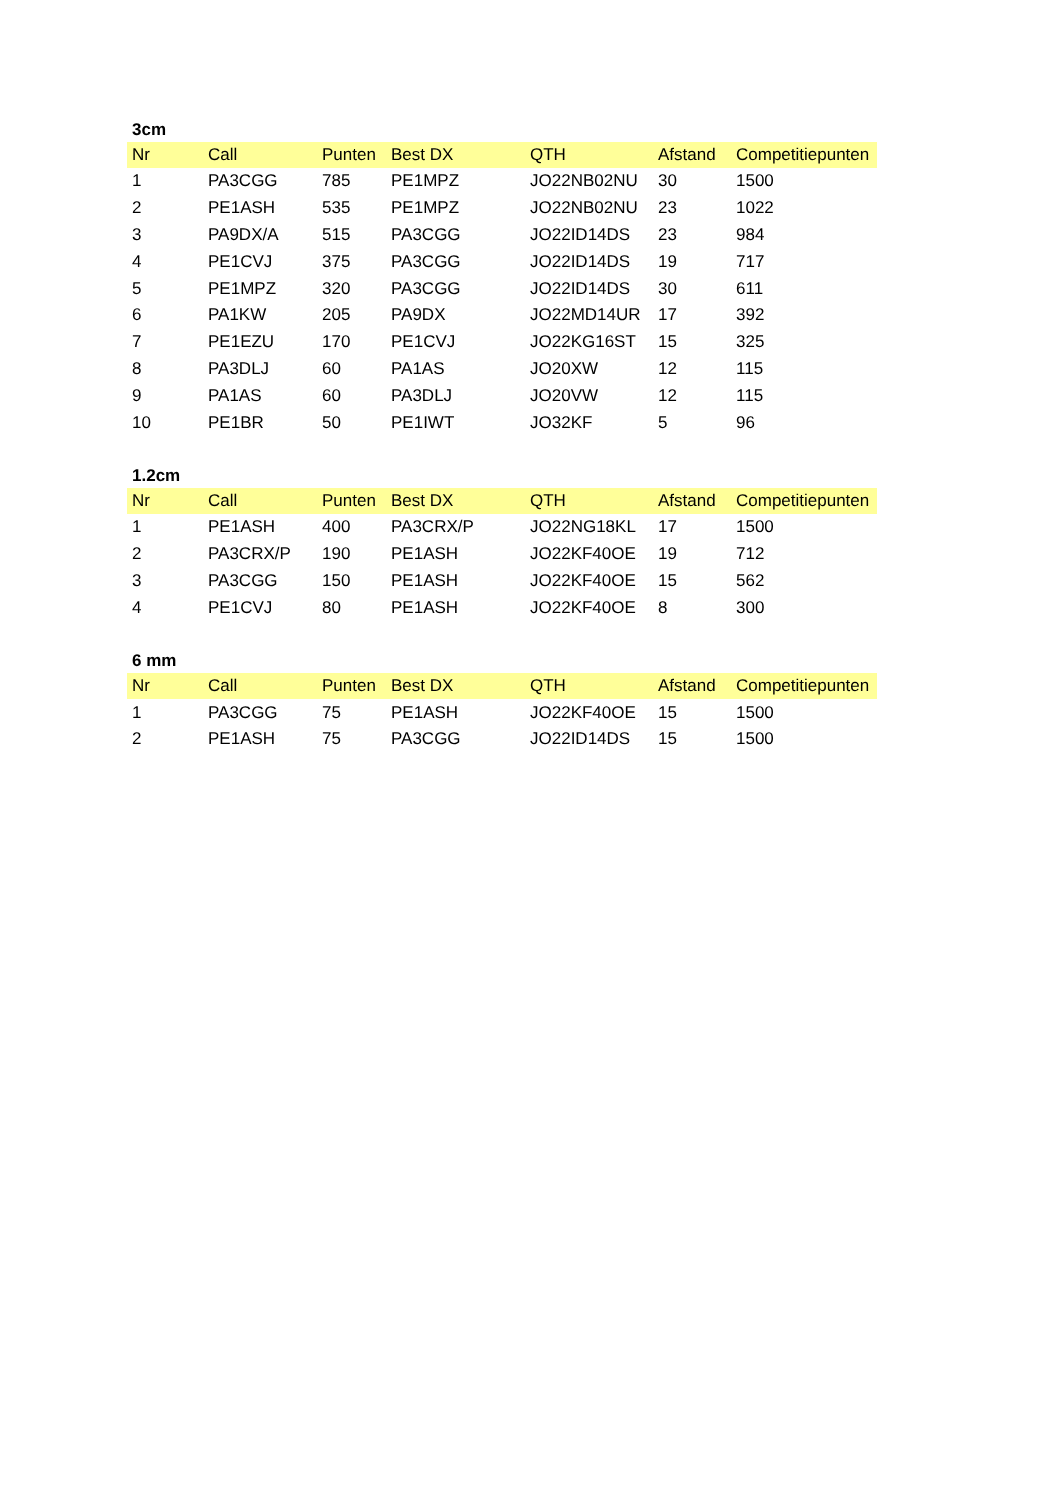3cm
| Nr | Call | Punten | Best DX | QTH | Afstand | Competitiepunten |
| --- | --- | --- | --- | --- | --- | --- |
| 1 | PA3CGG | 785 | PE1MPZ | JO22NB02NU | 30 | 1500 |
| 2 | PE1ASH | 535 | PE1MPZ | JO22NB02NU | 23 | 1022 |
| 3 | PA9DX/A | 515 | PA3CGG | JO22ID14DS | 23 | 984 |
| 4 | PE1CVJ | 375 | PA3CGG | JO22ID14DS | 19 | 717 |
| 5 | PE1MPZ | 320 | PA3CGG | JO22ID14DS | 30 | 611 |
| 6 | PA1KW | 205 | PA9DX | JO22MD14UR | 17 | 392 |
| 7 | PE1EZU | 170 | PE1CVJ | JO22KG16ST | 15 | 325 |
| 8 | PA3DLJ | 60 | PA1AS | JO20XW | 12 | 115 |
| 9 | PA1AS | 60 | PA3DLJ | JO20VW | 12 | 115 |
| 10 | PE1BR | 50 | PE1IWT | JO32KF | 5 | 96 |
1.2cm
| Nr | Call | Punten | Best DX | QTH | Afstand | Competitiepunten |
| --- | --- | --- | --- | --- | --- | --- |
| 1 | PE1ASH | 400 | PA3CRX/P | JO22NG18KL | 17 | 1500 |
| 2 | PA3CRX/P | 190 | PE1ASH | JO22KF40OE | 19 | 712 |
| 3 | PA3CGG | 150 | PE1ASH | JO22KF40OE | 15 | 562 |
| 4 | PE1CVJ | 80 | PE1ASH | JO22KF40OE | 8 | 300 |
6 mm
| Nr | Call | Punten | Best DX | QTH | Afstand | Competitiepunten |
| --- | --- | --- | --- | --- | --- | --- |
| 1 | PA3CGG | 75 | PE1ASH | JO22KF40OE | 15 | 1500 |
| 2 | PE1ASH | 75 | PA3CGG | JO22ID14DS | 15 | 1500 |